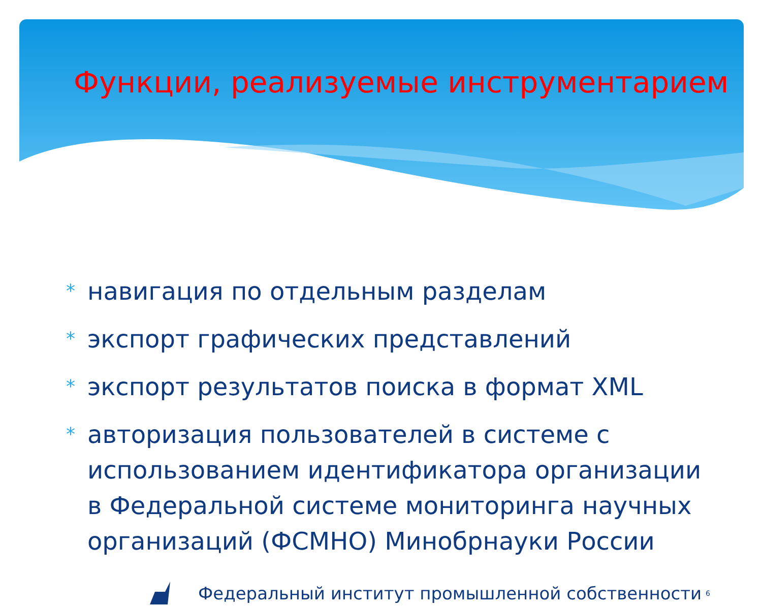Функции, реализуемые инструментарием
* навигация по отдельным разделам
* экспорт графических представлений
* экспорт результатов поиска в формат XML
* авторизация пользователей в системе с использованием идентификатора организации в Федеральной системе мониторинга научных организаций (ФСМНО) Минобрнауки России
Федеральный институт промышленной собственности 6